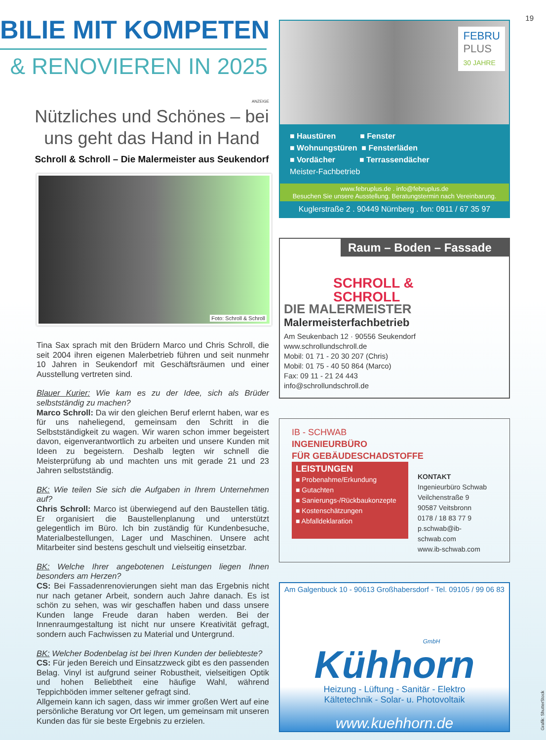19
BILIE MIT KOMPETENZ
& RENOVIEREN IN 2025
ANZEIGE
Nützliches und Schönes – bei uns geht das Hand in Hand
Schroll & Schroll – Die Malermeister aus Seukendorf
Foto: Schroll & Schroll
Tina Sax sprach mit den Brüdern Marco und Chris Schroll, die seit 2004 ihren eigenen Malerbetrieb führen und seit nunmehr 10 Jahren in Seukendorf mit Geschäftsräumen und einer Ausstellung vertreten sind.
Blauer Kurier: Wie kam es zu der Idee, sich als Brüder selbstständig zu machen?
Marco Schroll: Da wir den gleichen Beruf erlernt haben, war es für uns naheliegend, gemeinsam den Schritt in die Selbstständigkeit zu wagen. Wir waren schon immer begeistert davon, eigenverantwortlich zu arbeiten und unsere Kunden mit Ideen zu begeistern. Deshalb legten wir schnell die Meisterprüfung ab und machten uns mit gerade 21 und 23 Jahren selbstständig.
BK: Wie teilen Sie sich die Aufgaben in Ihrem Unternehmen auf?
Chris Schroll: Marco ist überwiegend auf den Baustellen tätig. Er organisiert die Baustellenplanung und unterstützt gelegentlich im Büro. Ich bin zuständig für Kundenbesuche, Materialbestellungen, Lager und Maschinen. Unsere acht Mitarbeiter sind bestens geschult und vielseitig einsetzbar.
BK: Welche Ihrer angebotenen Leistungen liegen Ihnen besonders am Herzen?
CS: Bei Fassadenrenovierungen sieht man das Ergebnis nicht nur nach getaner Arbeit, sondern auch Jahre danach. Es ist schön zu sehen, was wir geschaffen haben und dass unsere Kunden lange Freude daran haben werden. Bei der Innenraumgestaltung ist nicht nur unsere Kreativität gefragt, sondern auch Fachwissen zu Material und Untergrund.
BK: Welcher Bodenbelag ist bei Ihren Kunden der beliebteste?
CS: Für jeden Bereich und Einsatzzweck gibt es den passenden Belag. Vinyl ist aufgrund seiner Robustheit, vielseitigen Optik und hohen Beliebtheit eine häufige Wahl, während Teppichböden immer seltener gefragt sind.
Allgemein kann ich sagen, dass wir immer großen Wert auf eine persönliche Beratung vor Ort legen, um gemeinsam mit unseren Kunden das für sie beste Ergebnis zu erzielen.
FEBRU
PLUS
30 JAHRE
■ Haustüren ■ Fenster
■ Wohnungstüren ■ Fensterläden
■ Vordächer ■ Terrassendächer
Meister-Fachbetrieb
www.februplus.de . info@februplus.de
Besuchen Sie unsere Ausstellung. Beratungstermin nach Vereinbarung.
Kuglerstraße 2 . 90449 Nürnberg . fon: 0911 / 67 35 97
Raum – Boden – Fassade
SCHROLL &
SCHROLL
DIE MALERMEISTER
Malermeisterfachbetrieb
Am Seukenbach 12 · 90556 Seukendorf
www.schrollundschroll.de
Mobil: 01 71 - 20 30 207 (Chris)
Mobil: 01 75 - 40 50 864 (Marco)
Fax: 09 11 - 21 24 443
info@schrollundschroll.de
IB - SCHWAB
INGENIEURBÜRO
FÜR GEBÄUDESCHADSTOFFE
LEISTUNGEN
■ Probenahme/Erkundung
■ Gutachten
■ Sanierungs-/Rückbaukonzepte
■ Kostenschätzungen
■ Abfalldeklaration
KONTAKT
Ingenieurbüro Schwab
Veilchenstraße 9
90587 Veitsbronn
0178 / 18 83 77 9
p.schwab@ib-schwab.com
www.ib-schwab.com
Am Galgenbuck 10 - 90613 Großhabersdorf - Tel. 09105 / 99 06 83
GmbH
Kühhorn
Heizung - Lüftung - Sanitär - Elektro
Kältetechnik - Solar- u. Photovoltaik
www.kuehhorn.de
Grafik: ShutterStock